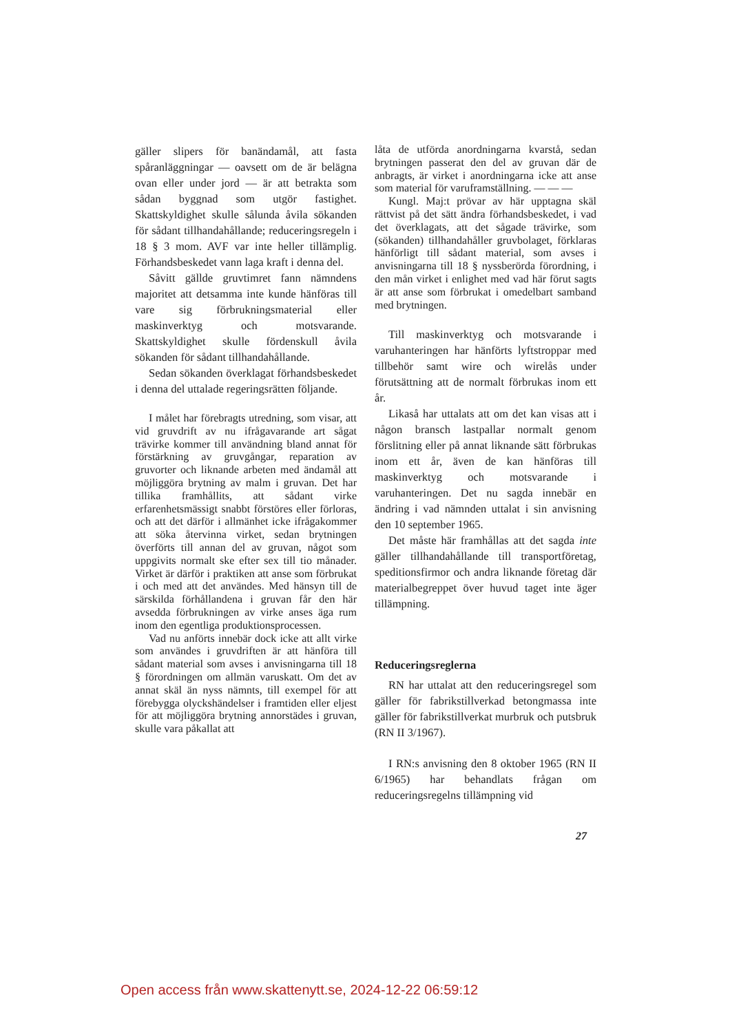gäller slipers för banändamål, att fasta spåranläggningar — oavsett om de är belägna ovan eller under jord — är att betrakta som sådan byggnad som utgör fastighet. Skattskyldighet skulle sålunda åvila sökanden för sådant tillhandahållande; reduceringsregeln i 18 § 3 mom. AVF var inte heller tillämplig. Förhandsbeskedet vann laga kraft i denna del.
Såvitt gällde gruvtimret fann nämndens majoritet att detsamma inte kunde hänföras till vare sig förbrukningsmaterial eller maskinverktyg och motsvarande. Skattskyldighet skulle fördenskull åvila sökanden för sådant tillhandahållande.
Sedan sökanden överklagat förhandsbeskedet i denna del uttalade regeringsrätten följande.
I målet har förebragts utredning, som visar, att vid gruvdrift av nu ifrågavarande art sågat trävirke kommer till användning bland annat för förstärkning av gruvgångar, reparation av gruvorter och liknande arbeten med ändamål att möjliggöra brytning av malm i gruvan. Det har tillika framhållits, att sådant virke erfarenhetsmässigt snabbt förstöres eller förloras, och att det därför i allmänhet icke ifrågakommer att söka återvinna virket, sedan brytningen överförts till annan del av gruvan, något som uppgivits normalt ske efter sex till tio månader. Virket är därför i praktiken att anse som förbrukat i och med att det användes. Med hänsyn till de särskilda förhållandena i gruvan får den här avsedda förbrukningen av virke anses äga rum inom den egentliga produktionsprocessen.
Vad nu anförts innebär dock icke att allt virke som användes i gruvdriften är att hänföra till sådant material som avses i anvisningarna till 18 § förordningen om allmän varuskatt. Om det av annat skäl än nyss nämnts, till exempel för att förebygga olyckshändelser i framtiden eller eljest för att möjliggöra brytning annorstädes i gruvan, skulle vara påkallat att
låta de utförda anordningarna kvarstå, sedan brytningen passerat den del av gruvan där de anbragts, är virket i anordningarna icke att anse som material för varuframställning. — — —
Kungl. Maj:t prövar av här upptagna skäl rättvist på det sätt ändra förhandsbeskedet, i vad det överklagats, att det sågade trävirke, som (sökanden) tillhandahåller gruvbolaget, förklaras hänförligt till sådant material, som avses i anvisningarna till 18 § nyssberörda förordning, i den mån virket i enlighet med vad här förut sagts är att anse som förbrukat i omedelbart samband med brytningen.
Till maskinverktyg och motsvarande i varuhanteringen har hänförts lyftstroppar med tillbehör samt wire och wirelås under förutsättning att de normalt förbrukas inom ett år.
Likaså har uttalats att om det kan visas att i någon bransch lastpallar normalt genom förslitning eller på annat liknande sätt förbrukas inom ett år, även de kan hänföras till maskinverktyg och motsvarande i varuhanteringen. Det nu sagda innebär en ändring i vad nämnden uttalat i sin anvisning den 10 september 1965.
Det måste här framhållas att det sagda inte gäller tillhandahållande till transportföretag, speditionsfirmor och andra liknande företag där materialbegreppet över huvud taget inte äger tillämpning.
Reduceringsreglerna
RN har uttalat att den reduceringsregel som gäller för fabrikstillverkad betongmassa inte gäller för fabrikstillverkat murbruk och putsbruk (RN II 3/1967).
I RN:s anvisning den 8 oktober 1965 (RN II 6/1965) har behandlats frågan om reduceringsregelns tillämpning vid
27
Open access från www.skattenytt.se, 2024-12-22 06:59:12